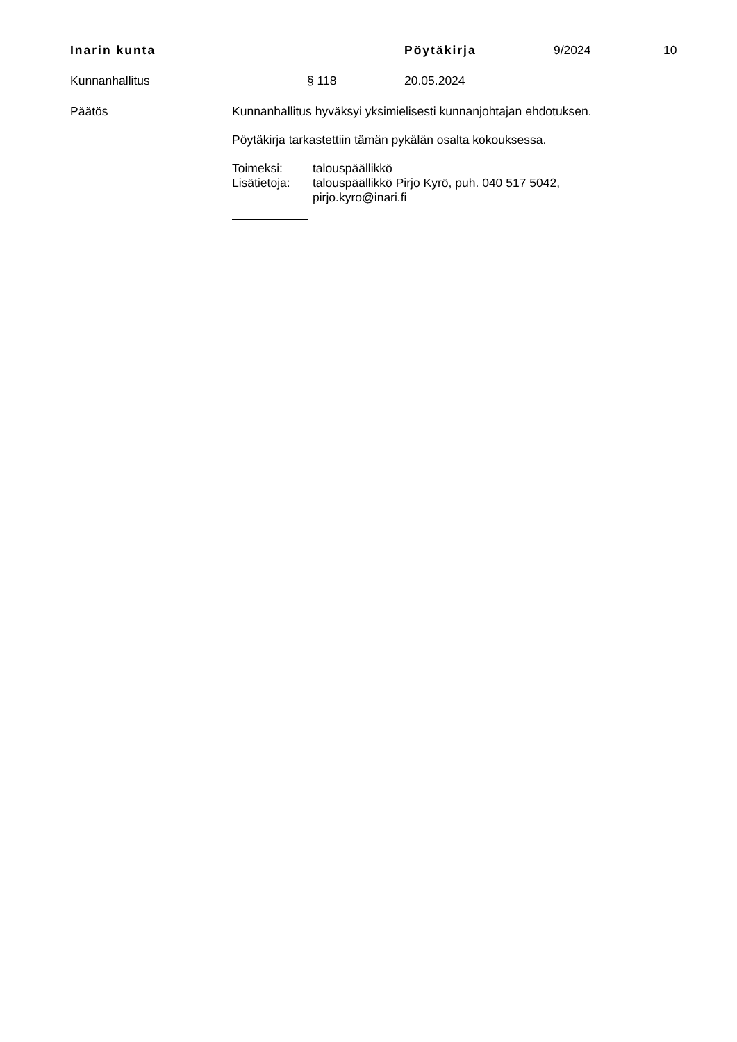Inarin kunta Pöytäkirja 9/2024 10
Kunnanhallitus § 118 20.05.2024
Päätös Kunnanhallitus hyväksyi yksimielisesti kunnanjohtajan ehdotuksen.
Pöytäkirja tarkastettiin tämän pykälän osalta kokouksessa.
Toimeksi: talouspäällikkö
Lisätietoja:
talouspäällikkö Pirjo Kyrö, puh. 040 517 5042,
pirjo.kyro@inari.fi